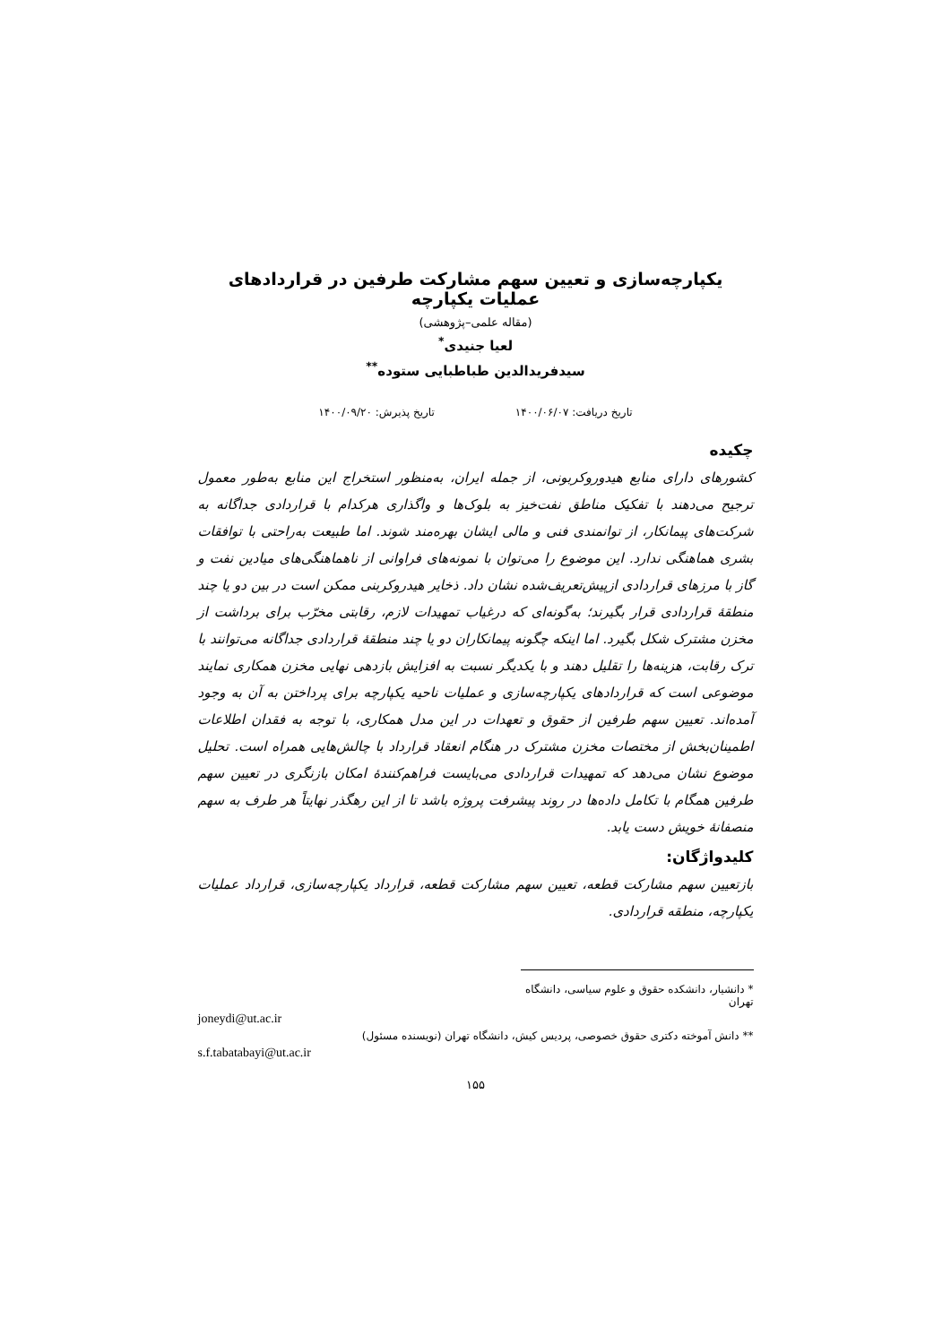یکپارچه‌سازی و تعیین سهم مشارکت طرفین در قراردادهای عملیات یکپارچه
(مقاله علمی–پژوهشی)
لعیا جنیدی<sup>*</sup>
سیدفریدالدین طباطبایی ستوده<sup>**</sup>
تاریخ دریافت: ۱۴۰۰/۰۶/۰۷ تاریخ پذیرش: ۱۴۰۰/۰۹/۲۰
چکیده
کشورهای دارای منابع هیدوروکربونی، از جمله ایران، به‌منظور استخراج این منابع به‌طور معمول ترجیح می‌دهند با تفکیک مناطق نفت‌خیز به بلوک‌ها و واگذاری هرکدام با قراردادی جداگانه به شرکت‌های پیمانکار، از توانمندی فنی و مالی ایشان بهره‌مند شوند. اما طبیعت به‌راحتی با توافقات بشری هماهنگی ندارد. این موضوع را می‌توان با نمونه‌های فراوانی از ناهماهنگی‌های میادین نفت و گاز با مرزهای قراردادی ازپیش‌تعریف‌شده نشان داد. ذخایر هیدروکربنی ممکن است در بین دو یا چند منطقهٔ قراردادی قرار بگیرند؛ به‌گونه‌ای که درغیاب تمهیدات لازم، رقابتی مخرّب برای برداشت از مخزن مشترک شکل بگیرد. اما اینکه چگونه پیمانکاران دو یا چند منطقهٔ قراردادی جداگانه می‌توانند با ترک رقابت، هزینه‌ها را تقلیل دهند و با یکدیگر نسبت به افزایش بازدهی نهایی مخزن همکاری نمایند موضوعی است که قراردادهای یکپارچه‌سازی و عملیات ناحیه یکپارچه برای پرداختن به آن به وجود آمده‌اند. تعیین سهم طرفین از حقوق و تعهدات در این مدل همکاری، با توجه به فقدان اطلاعات اطمینان‌بخش از مختصات مخزن مشترک در هنگام انعقاد قرارداد با چالش‌هایی همراه است. تحلیل موضوع نشان می‌دهد که تمهیدات قراردادی می‌بایست فراهم‌کنندهٔ امکان بازنگری در تعیین سهم طرفین همگام با تکامل داده‌ها در روند پیشرفت پروژه باشد تا از این رهگذر نهایتاً هر طرف به سهم منصفانهٔ خویش دست یابد.
کلیدواژگان:
بازتعیین سهم مشارکت قطعه، تعیین سهم مشارکت قطعه، قرارداد یکپارچه‌سازی، قرارداد عملیات یکپارچه، منطقه قراردادی.
* دانشیار، دانشکده حقوق و علوم سیاسی، دانشگاه تهران
joneydi@ut.ac.ir
** دانش آموخته دکتری حقوق خصوصی، پردیس کیش، دانشگاه تهران (نویسنده مسئول)
s.f.tabatabayi@ut.ac.ir
۱۵۵